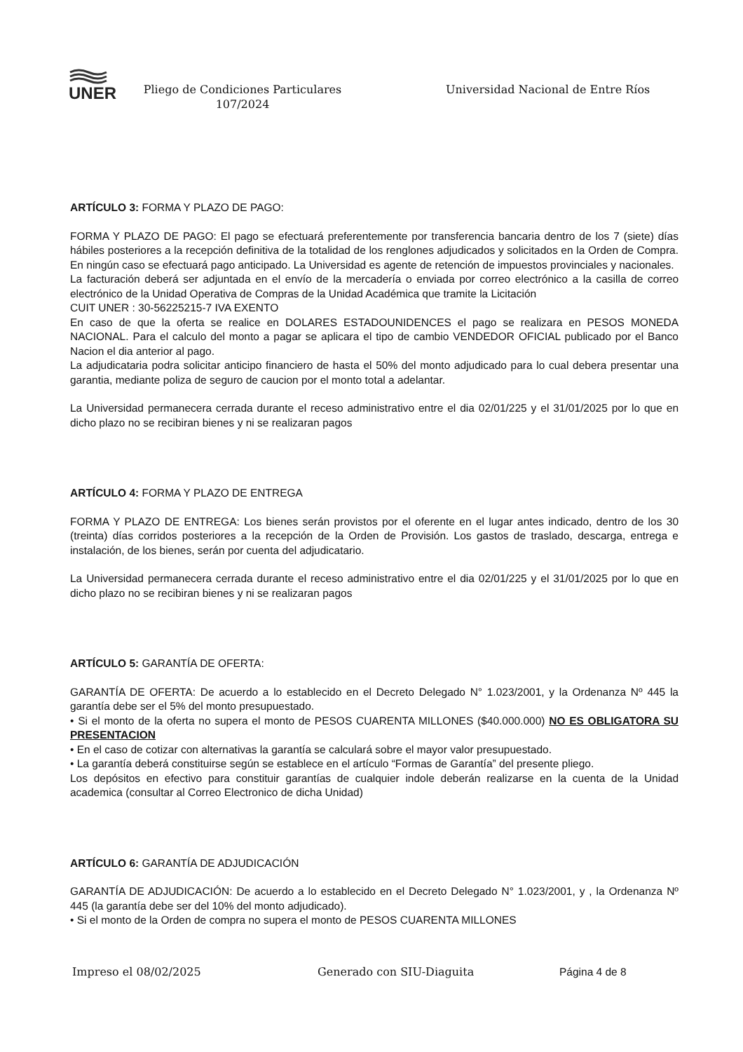UNER
Pliego de Condiciones Particulares
107/2024
Universidad Nacional de Entre Ríos
ARTÍCULO 3: FORMA Y PLAZO DE PAGO:
FORMA Y PLAZO DE PAGO: El pago se efectuará preferentemente por transferencia bancaria dentro de los 7 (siete) días hábiles posteriores a la recepción definitiva de la totalidad de los renglones adjudicados y solicitados en la Orden de Compra. En ningún caso se efectuará pago anticipado. La Universidad es agente de retención de impuestos provinciales y nacionales.
La facturación deberá ser adjuntada en el envío de la mercadería o enviada por correo electrónico a la casilla de correo electrónico de la Unidad Operativa de Compras de la Unidad Académica que tramite la Licitación
CUIT UNER : 30-56225215-7 IVA EXENTO
En caso de que la oferta se realice en DOLARES ESTADOUNIDENCES el pago se realizara en PESOS MONEDA NACIONAL. Para el calculo del monto a pagar se aplicara el tipo de cambio VENDEDOR OFICIAL publicado por el Banco Nacion el dia anterior al pago.
La adjudicataria podra solicitar anticipo financiero de hasta el 50% del monto adjudicado para lo cual debera presentar una garantia, mediante poliza de seguro de caucion por el monto total a adelantar.
La Universidad permanecera cerrada durante el receso administrativo entre el dia 02/01/225 y el 31/01/2025 por lo que en dicho plazo no se recibiran bienes y ni se realizaran pagos
ARTÍCULO 4: FORMA Y PLAZO DE ENTREGA
FORMA Y PLAZO DE ENTREGA: Los bienes serán provistos por el oferente en el lugar antes indicado, dentro de los 30 (treinta) días corridos posteriores a la recepción de la Orden de Provisión. Los gastos de traslado, descarga, entrega e instalación, de los bienes, serán por cuenta del adjudicatario.
La Universidad permanecera cerrada durante el receso administrativo entre el dia 02/01/225 y el 31/01/2025 por lo que en dicho plazo no se recibiran bienes y ni se realizaran pagos
ARTÍCULO 5: GARANTÍA DE OFERTA:
GARANTÍA DE OFERTA: De acuerdo a lo establecido en el Decreto Delegado N° 1.023/2001, y la Ordenanza Nº 445 la garantía debe ser el 5% del monto presupuestado.
• Si el monto de la oferta no supera el monto de PESOS CUARENTA MILLONES ($40.000.000) NO ES OBLIGATORA SU PRESENTACION
• En el caso de cotizar con alternativas la garantía se calculará sobre el mayor valor presupuestado.
• La garantía deberá constituirse según se establece en el artículo “Formas de Garantía” del presente pliego.
Los depósitos en efectivo para constituir garantías de cualquier indole deberán realizarse en la cuenta de la Unidad academica (consultar al Correo Electronico de dicha Unidad)
ARTÍCULO 6: GARANTÍA DE ADJUDICACIÓN
GARANTÍA DE ADJUDICACIÓN: De acuerdo a lo establecido en el Decreto Delegado N° 1.023/2001, y , la Ordenanza Nº 445 (la garantía debe ser del 10% del monto adjudicado).
• Si el monto de la Orden de compra no supera el monto de PESOS CUARENTA MILLONES
Impreso el 08/02/2025 Generado con SIU-Diaguita Página 4 de 8